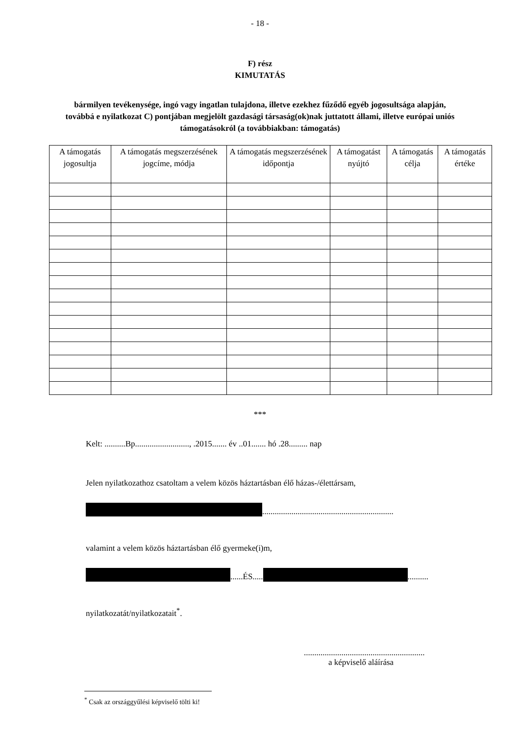- 18 -
F) rész
KIMUTATÁS
bármilyen tevékenysége, ingó vagy ingatlan tulajdona, illetve ezekhez fűződő egyéb jogosultsága alapján, továbbá e nyilatkozat C) pontjában megjelölt gazdasági társaság(ok)nak juttatott állami, illetve európai uniós támogatásokról (a továbbiakban: támogatás)
| A támogatás jogosultja | A támogatás megszerzésének jogcíme, módja | A támogatás megszerzésének időpontja | A támogatást nyújtó | A támogatás célja | A támogatás értéke |
| --- | --- | --- | --- | --- | --- |
***
Kelt: ..........Bp.........................., .2015....... év ..01....... hó .28......... nap
Jelen nyilatkozathoz csatoltam a velem közös háztartásban élő házas-/élettársam,
...............................................................
valamint a velem közös háztartásban élő gyermeke(i)m,
......ÉS..... ..........
nyilatkozatát/nyilatkozatait<sup>*</sup>.
..........................................................
a képviselő aláírása
<sup>*</sup> Csak az országgyűlési képviselő tölti ki!